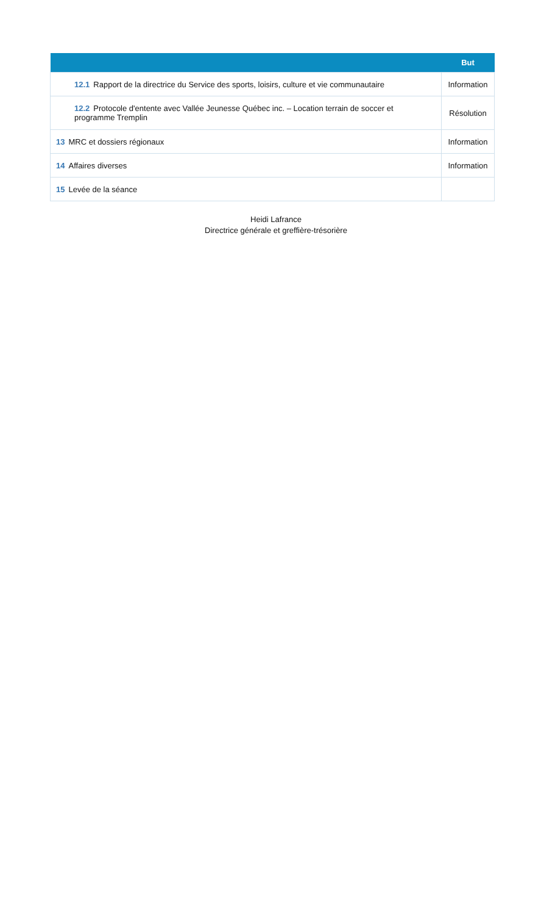| | But |
| --- | --- |
| 12.1 Rapport de la directrice du Service des sports, loisirs, culture et vie communautaire | Information |
| 12.2 Protocole d'entente avec Vallée Jeunesse Québec inc. – Location terrain de soccer et programme Tremplin | Résolution |
| 13 MRC et dossiers régionaux | Information |
| 14 Affaires diverses | Information |
| 15 Levée de la séance | |
Heidi Lafrance
Directrice générale et greffière-trésorière